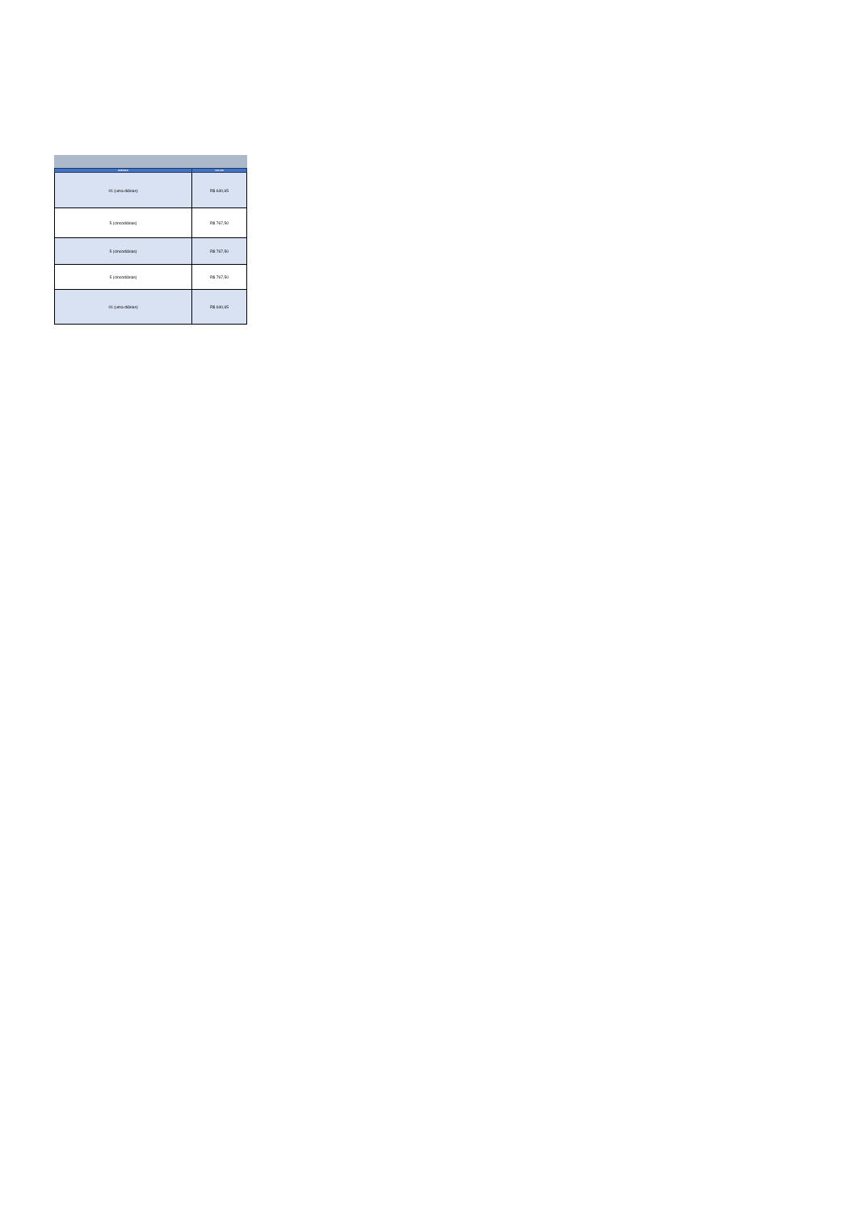| DIÁRIAS | VALOR |
| --- | --- |
| 01 (uma diárias) | R$ 640,65 |
| 5 (cincodiárias) | R$ 767,50 |
| 5 (cincodiárias) | R$ 767,50 |
| 5 (cincodiárias) | R$ 767,50 |
| 01 (uma diárias) | R$ 640,65 |